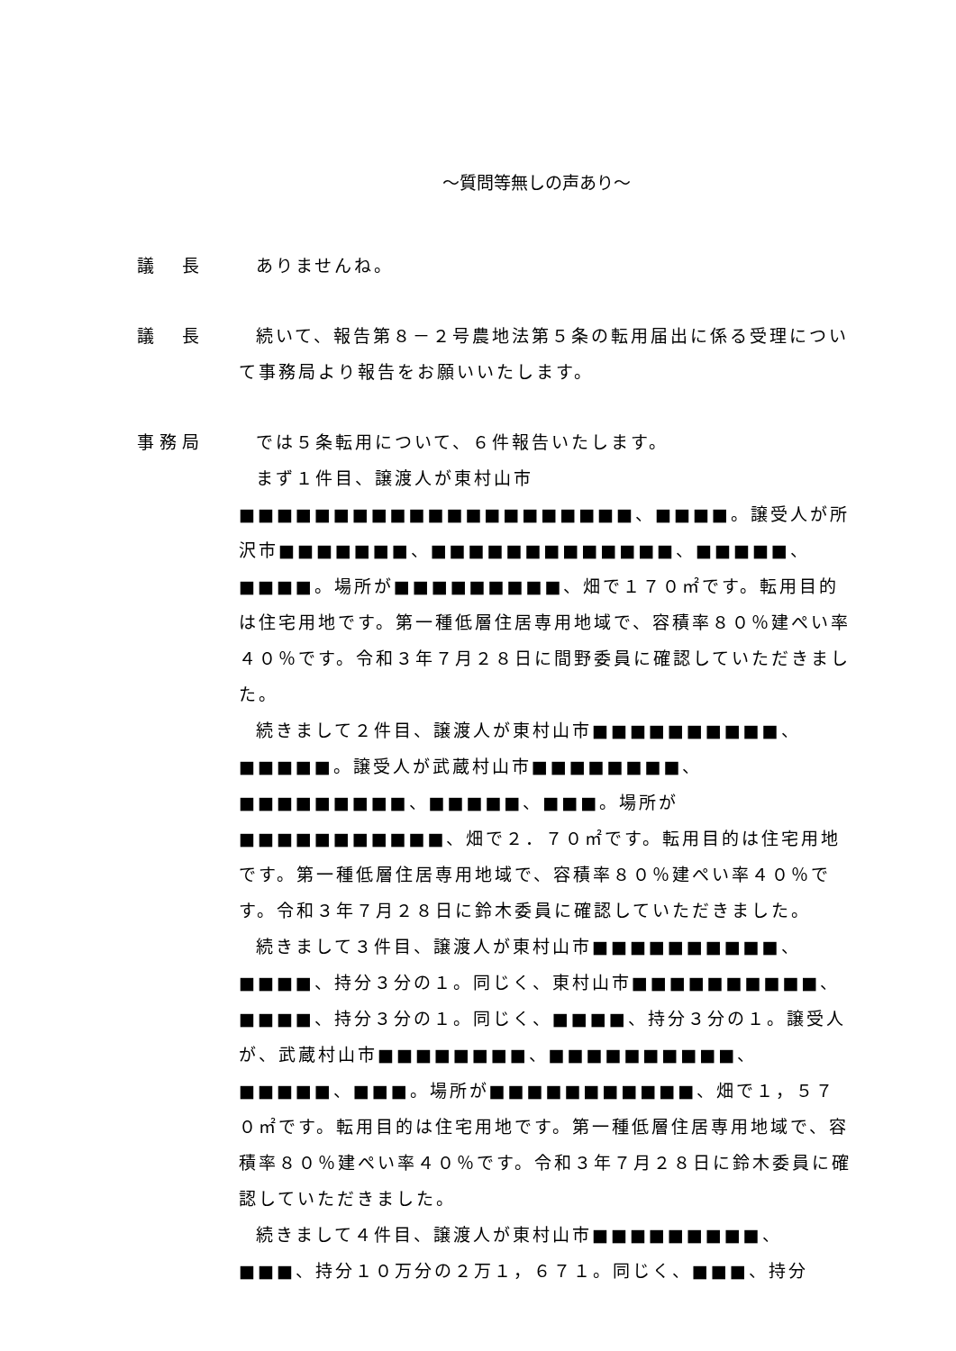～質問等無しの声あり～
議　長 ありませんね。
議　長 続いて、報告第８－２号農地法第５条の転用届出に係る受理について事務局より報告をお願いいたします。
事務局 では５条転用について、６件報告いたします。
まず１件目、譲渡人が東村山市■■■■■■■■■■■■■■■■■■■■■、■■■■。譲受人が所沢市■■■■■■■、■■■■■■■■■■■■■、■■■■■、■■■■。場所が■■■■■■■■■、畑で１７０㎡です。転用目的は住宅用地です。第一種低層住居専用地域で、容積率８０％建ぺい率４０％です。令和３年７月２８日に間野委員に確認していただきました。
続きまして２件目、譲渡人が東村山市■■■■■■■■■■、■■■■■。譲受人が武蔵村山市■■■■■■■■、■■■■■■■■■、■■■■■、■■■。場所が■■■■■■■■■■■、畑で２．７０㎡です。転用目的は住宅用地です。第一種低層住居専用地域で、容積率８０％建ぺい率４０％です。令和３年７月２８日に鈴木委員に確認していただきました。
続きまして３件目、譲渡人が東村山市■■■■■■■■■■、■■■■、持分３分の１。同じく、東村山市■■■■■■■■■■、■■■■、持分３分の１。同じく、■■■■、持分３分の１。譲受人が、武蔵村山市■■■■■■■■、■■■■■■■■■■、■■■■■、■■■。場所が■■■■■■■■■■■、畑で１，５７０㎡です。転用目的は住宅用地です。第一種低層住居専用地域で、容積率８０％建ぺい率４０％です。令和３年７月２８日に鈴木委員に確認していただきました。
続きまして４件目、譲渡人が東村山市■■■■■■■■■、■■■、持分１０万分の２万１，６７１。同じく、■■■、持分